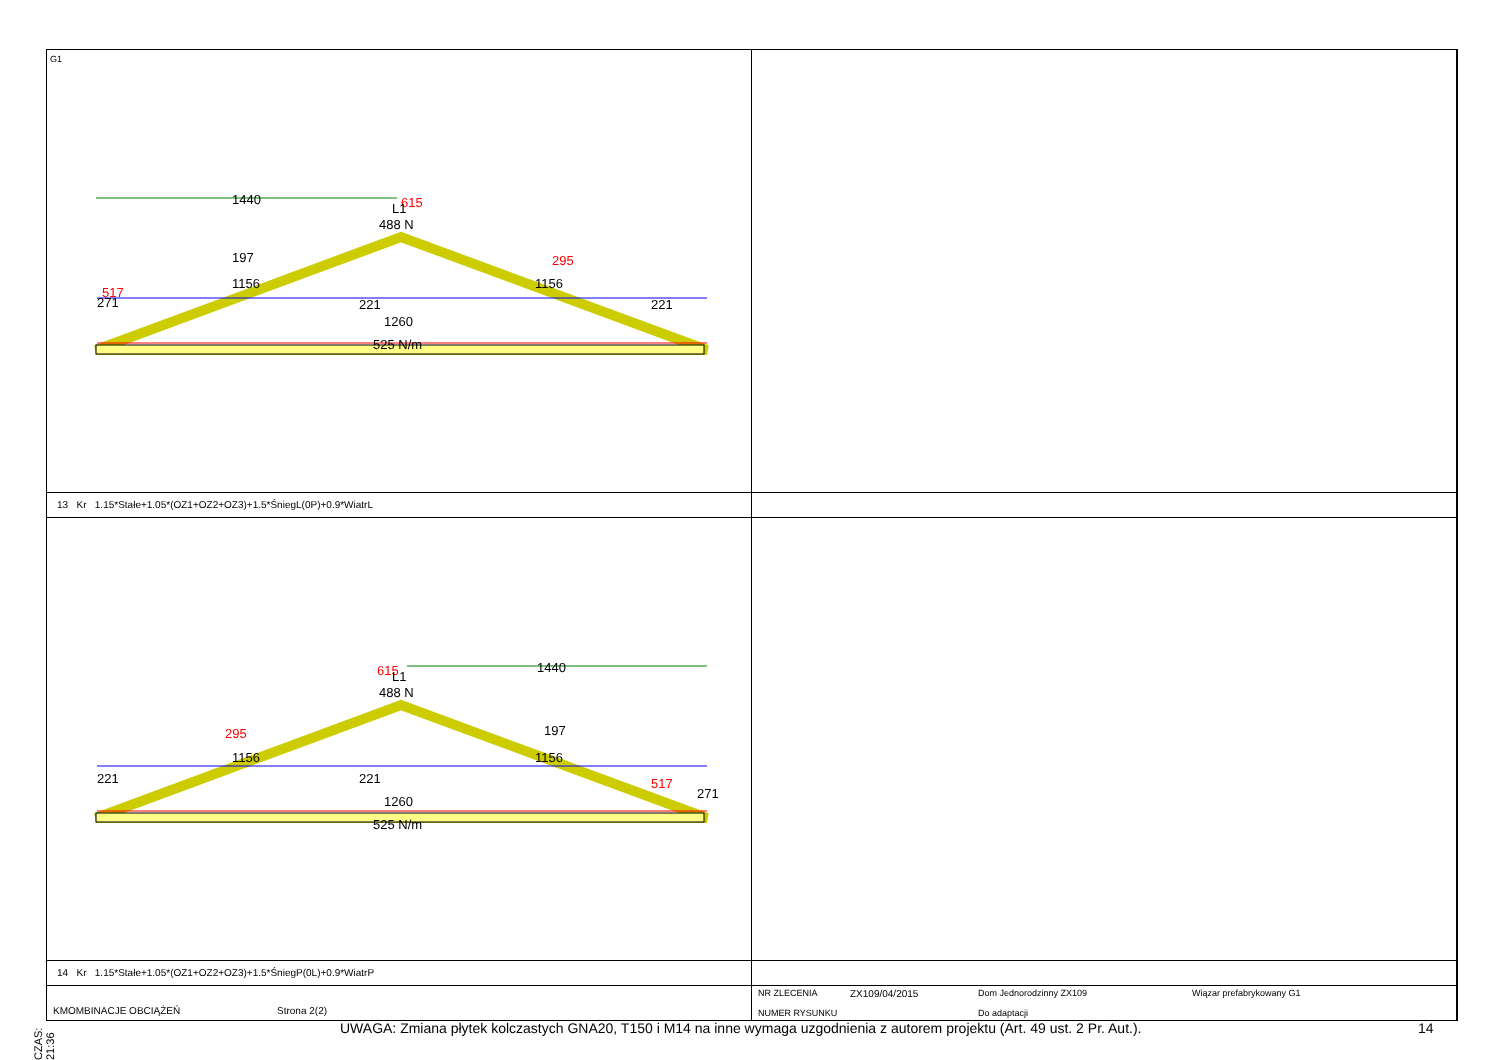G1
1440
615
L1
488 N
197
295
1156
1156
271
517
221
221
1260
525 N/m
13 Kr 1.15*Stałe+1.05*(OZ1+OZ2+OZ3)+1.5*ŚniegL(0P)+0.9*WiatrL
615
1440
L1
488 N
295
197
1156
1156
221
221
517
271
1260
525 N/m
14 Kr 1.15*Stałe+1.05*(OZ1+OZ2+OZ3)+1.5*ŚniegP(0L)+0.9*WiatrP
KMOMBINACJE OBCIĄŻEŃ Strona 2(2)
NR ZLECENIA
NUMER RYSUNKU
ZX109/04/2015 Dom Jednorodzinny ZX109
Do adaptacji
Wiązar prefabrykowany G1
CZAS: 21:36
UWAGA: Zmiana płytek kolczastych GNA20, T150 i M14 na inne wymaga uzgodnienia z autorem projektu (Art. 49 ust. 2 Pr. Aut.).
14